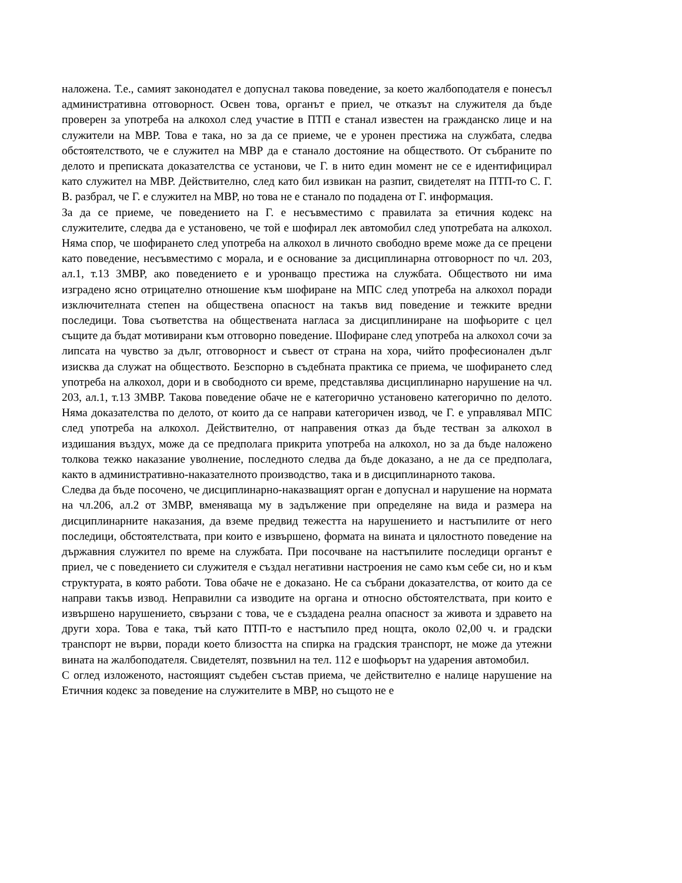наложена. Т.е., самият законодател е допуснал такова поведение, за което жалбоподателя е понесъл административна отговорност. Освен това, органът е приел, че отказът на служителя да бъде проверен за употреба на алкохол след участие в ПТП е станал известен на гражданско лице и на служители на МВР. Това е така, но за да се приеме, че е уронен престижа на службата, следва обстоятелството, че е служител на МВР да е станало достояние на обществото. От събраните по делото и преписката доказателства се установи, че Г. в нито един момент не се е идентифицирал като служител на МВР. Действително, след като бил извикан на разпит, свидетелят на ПТП-то С. Г. В. разбрал, че Г. е служител на МВР, но това не е станало по подадена от Г. информация.
За да се приеме, че поведението на Г. е несъвместимо с правилата за етичния кодекс на служителите, следва да е установено, че той е шофирал лек автомобил след употребата на алкохол. Няма спор, че шофирането след употреба на алкохол в личното свободно време може да се прецени като поведение, несъвместимо с морала, и е основание за дисциплинарна отговорност по чл. 203, ал.1, т.13 ЗМВР, ако поведението е и уронващо престижа на службата. Обществото ни има изградено ясно отрицателно отношение към шофиране на МПС след употреба на алкохол поради изключителната степен на обществена опасност на такъв вид поведение и тежките вредни последици. Това съответства на обществената нагласа за дисциплиниране на шофьорите с цел същите да бъдат мотивирани към отговорно поведение. Шофиране след употреба на алкохол сочи за липсата на чувство за дълг, отговорност и съвест от страна на хора, чийто професионален дълг изисква да служат на обществото. Безспорно в съдебната практика се приема, че шофирането след употреба на алкохол, дори и в свободното си време, представлява дисциплинарно нарушение на чл. 203, ал.1, т.13 ЗМВР. Такова поведение обаче не е категорично установено категорично по делото. Няма доказателства по делото, от които да се направи категоричен извод, че Г. е управлявал МПС след употреба на алкохол. Действително, от направения отказ да бъде тестван за алкохол в издишания въздух, може да се предполага прикрита употреба на алкохол, но за да бъде наложено толкова тежко наказание уволнение, последното следва да бъде доказано, а не да се предполага, както в административно-наказателното производство, така и в дисциплинарното такова.
Следва да бъде посочено, че дисциплинарно-наказващият орган е допуснал и нарушение на нормата на чл.206, ал.2 от ЗМВР, вменяваща му в задължение при определяне на вида и размера на дисциплинарните наказания, да вземе предвид тежестта на нарушението и настъпилите от него последици, обстоятелствата, при които е извършено, формата на вината и цялостното поведение на държавния служител по време на службата. При посочване на настъпилите последици органът е приел, че с поведението си служителя е създал негативни настроения не само към себе си, но и към структурата, в която работи. Това обаче не е доказано. Не са събрани доказателства, от които да се направи такъв извод. Неправилни са изводите на органа и относно обстоятелствата, при които е извършено нарушението, свързани с това, че е създадена реална опасност за живота и здравето на други хора. Това е така, тъй като ПТП-то е настъпило пред нощта, около 02,00 ч. и градски транспорт не върви, поради което близостта на спирка на градския транспорт, не може да утежни вината на жалбоподателя. Свидетелят, позвънил на тел. 112 е шофьорът на ударения автомобил.
С оглед изложеното, настоящият съдебен състав приема, че действително е налице нарушение на Етичния кодекс за поведение на служителите в МВР, но същото не е